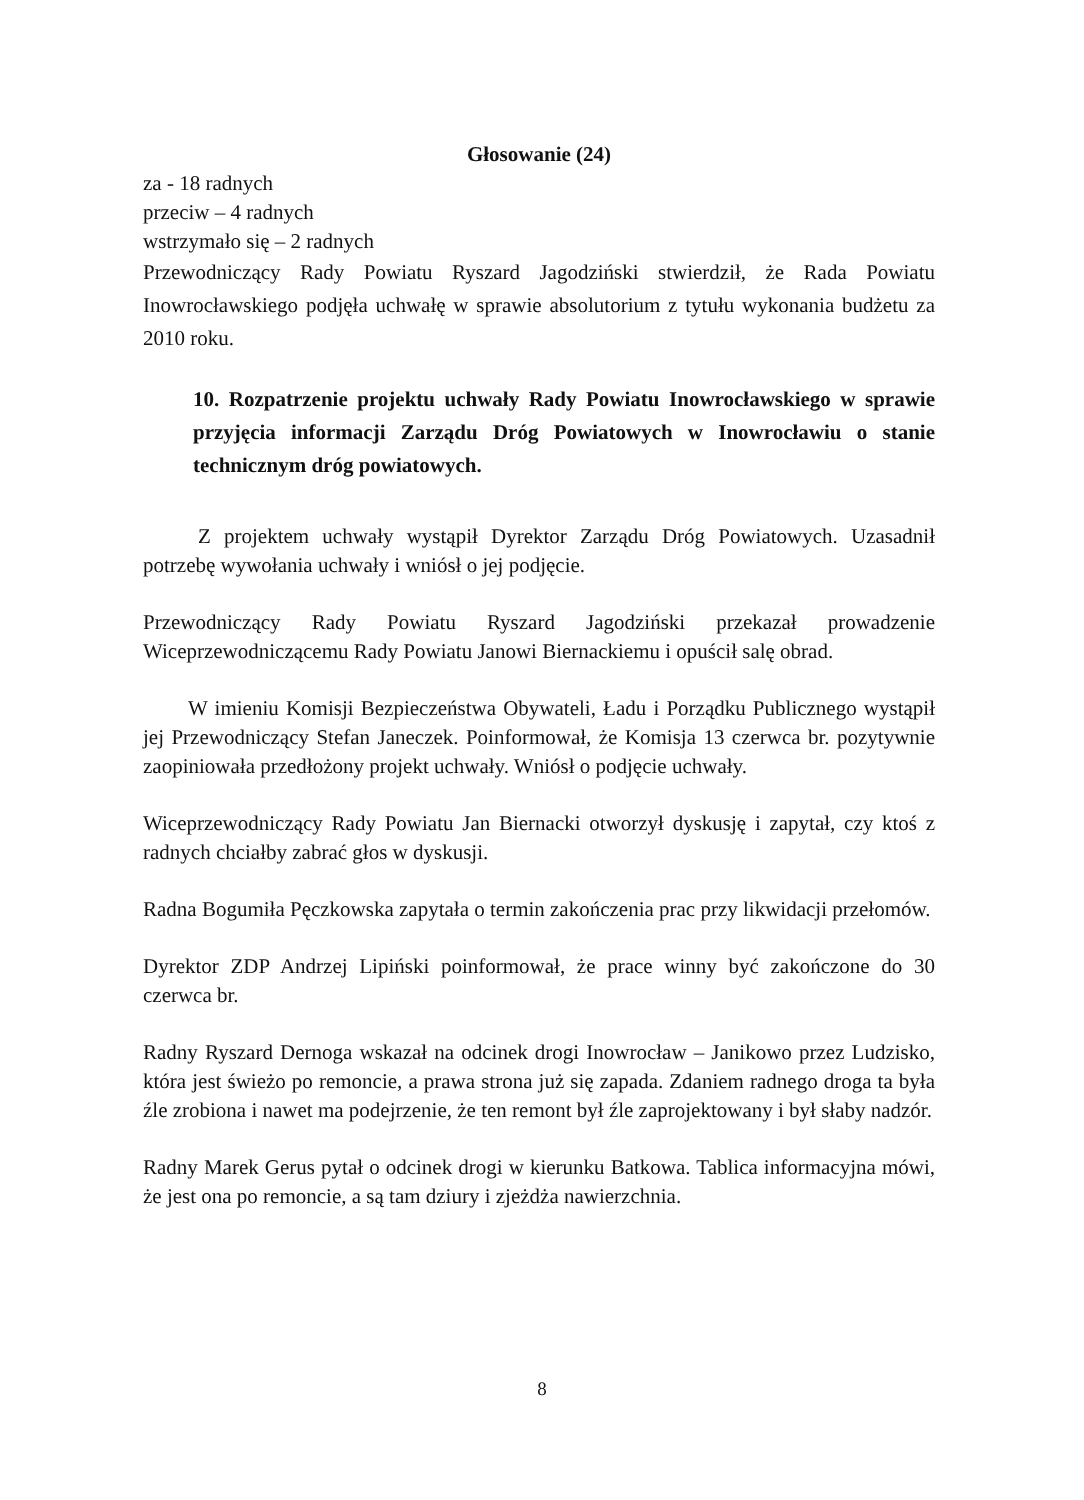Głosowanie (24)
za - 18 radnych
przeciw – 4 radnych
wstrzymało się – 2 radnych
Przewodniczący Rady Powiatu Ryszard Jagodziński stwierdził, że Rada Powiatu Inowrocławskiego podjęła uchwałę w sprawie absolutorium z tytułu wykonania budżetu za 2010 roku.
10. Rozpatrzenie projektu uchwały Rady Powiatu Inowrocławskiego w sprawie przyjęcia informacji Zarządu Dróg Powiatowych w Inowrocławiu o stanie technicznym dróg powiatowych.
Z projektem uchwały wystąpił Dyrektor Zarządu Dróg Powiatowych. Uzasadnił potrzebę wywołania uchwały i wniósł o jej podjęcie.
Przewodniczący Rady Powiatu Ryszard Jagodziński przekazał prowadzenie Wiceprzewodniczącemu Rady Powiatu Janowi Biernackiemu i opuścił salę obrad.
W imieniu Komisji Bezpieczeństwa Obywateli, Ładu i Porządku Publicznego wystąpił jej Przewodniczący Stefan Janeczek. Poinformował, że Komisja 13 czerwca br. pozytywnie zaopiniowała przedłożony projekt uchwały. Wniósł o podjęcie uchwały.
Wiceprzewodniczący Rady Powiatu Jan Biernacki otworzył dyskusję i zapytał, czy ktoś z radnych chciałby zabrać głos w dyskusji.
Radna Bogumiła Pęczkowska zapytała o termin zakończenia prac przy likwidacji przełomów.
Dyrektor ZDP Andrzej Lipiński poinformował, że prace winny być zakończone do 30 czerwca br.
Radny Ryszard Dernoga wskazał na odcinek drogi Inowrocław – Janikowo przez Ludzisko, która jest świeżo po remoncie, a prawa strona już się zapada. Zdaniem radnego droga ta była źle zrobiona i nawet ma podejrzenie, że ten remont był źle zaprojektowany i był słaby nadzór.
Radny Marek Gerus pytał o odcinek drogi w kierunku Batkowa. Tablica informacyjna mówi, że jest ona po remoncie, a są tam dziury i zjeżdża nawierzchnia.
8